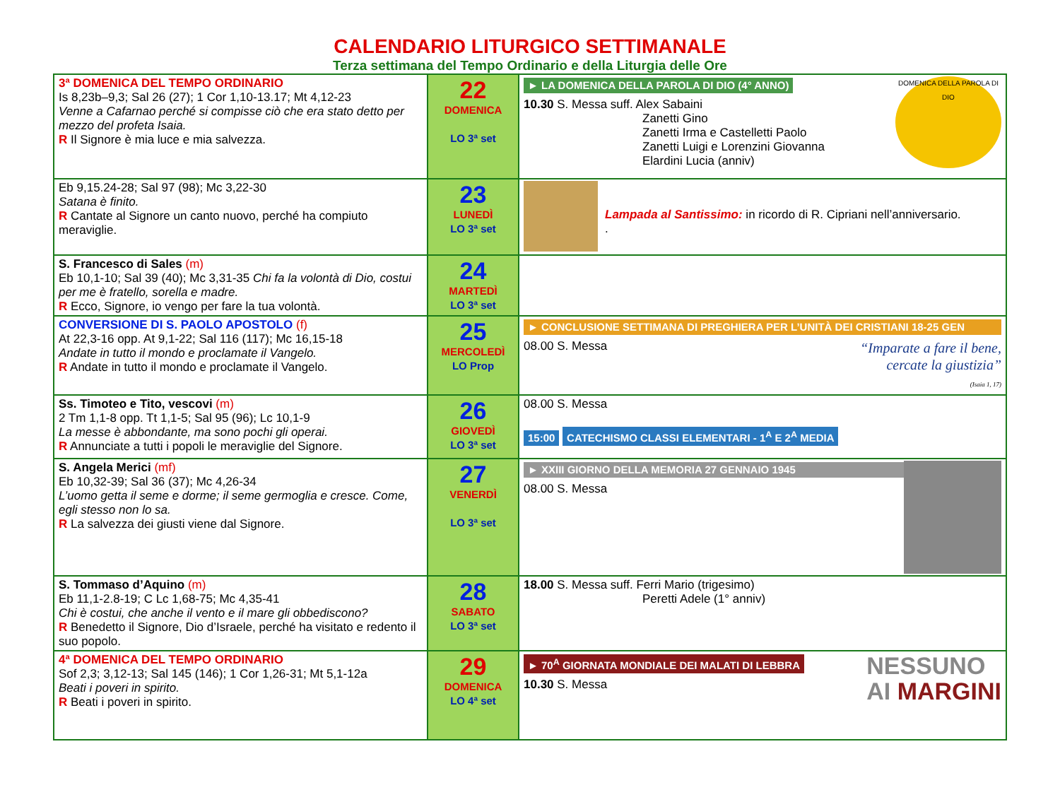CALENDARIO LITURGICO SETTIMANALE
Terza settimana del Tempo Ordinario e della Liturgia delle Ore
| 3ª DOMENICA DEL TEMPO ORDINARIO Is 8,23b–9,3; Sal 26 (27); 1 Cor 1,10-13.17; Mt 4,12-23 Venne a Cafarnao perché si compisse ciò che era stato detto per mezzo del profeta Isaia. R Il Signore è mia luce e mia salvezza. | 22 DOMENICA LO 3ª set | DOMENICA DELLA PAROLA DI DIO ► LA DOMENICA DELLA PAROLA DI DIO (4° ANNO) 10.30 S. Messa suff. Alex Sabaini Zanetti Gino Zanetti Irma e Castelletti Paolo Zanetti Luigi e Lorenzini Giovanna Elardini Lucia (anniv) |
| Eb 9,15.24-28; Sal 97 (98); Mc 3,22-30 Satana è finito. R Cantate al Signore un canto nuovo, perché ha compiuto meraviglie. | 23 LUNEDÌ LO 3ª set | Lampada al Santissimo: in ricordo di R. Cipriani nell’anniversario. . |
| S. Francesco di Sales (m) Eb 10,1-10; Sal 39 (40); Mc 3,31-35 Chi fa la volontà di Dio, costui per me è fratello, sorella e madre. R Ecco, Signore, io vengo per fare la tua volontà. | 24 MARTEDÌ LO 3ª set | |
| CONVERSIONE DI S. PAOLO APOSTOLO (f) At 22,3-16 opp. At 9,1-22; Sal 116 (117); Mc 16,15-18 Andate in tutto il mondo e proclamate il Vangelo. R Andate in tutto il mondo e proclamate il Vangelo. | 25 MERCOLEDÌ LO Prop | ► CONCLUSIONE SETTIMANA DI PREGHIERA PER L’UNITÀ DEI CRISTIANI 18-25 GEN “Imparate a fare il bene, cercate la giustizia” (Isaia 1, 17) 08.00 S. Messa |
| Ss. Timoteo e Tito, vescovi (m) 2 Tm 1,1-8 opp. Tt 1,1-5; Sal 95 (96); Lc 10,1-9 La messe è abbondante, ma sono pochi gli operai. R Annunciate a tutti i popoli le meraviglie del Signore. | 26 GIOVEDÌ LO 3ª set | 08.00 S. Messa 15:00 CATECHISMO CLASSI ELEMENTARI - 1<sup>A</sup> E 2<sup>A</sup> MEDIA |
| S. Angela Merici (mf) Eb 10,32-39; Sal 36 (37); Mc 4,26-34 L’uomo getta il seme e dorme; il seme germoglia e cresce. Come, egli stesso non lo sa. R La salvezza dei giusti viene dal Signore. | 27 VENERDÌ LO 3ª set | ► XXIII GIORNO DELLA MEMORIA 27 GENNAIO 1945 08.00 S. Messa |
| S. Tommaso d’Aquino (m) Eb 11,1-2.8-19; C Lc 1,68-75; Mc 4,35-41 Chi è costui, che anche il vento e il mare gli obbediscono? R Benedetto il Signore, Dio d’Israele, perché ha visitato e redento il suo popolo. | 28 SABATO LO 3ª set | 18.00 S. Messa suff. Ferri Mario (trigesimo) Peretti Adele (1° anniv) |
| 4ª DOMENICA DEL TEMPO ORDINARIO Sof 2,3; 3,12-13; Sal 145 (146); 1 Cor 1,26-31; Mt 5,1-12a Beati i poveri in spirito. R Beati i poveri in spirito. | 29 DOMENICA LO 4ª set | NESSUNO AI MARGINI ► 70<sup>A</sup> GIORNATA MONDIALE DEI MALATI DI LEBBRA 10.30 S. Messa |